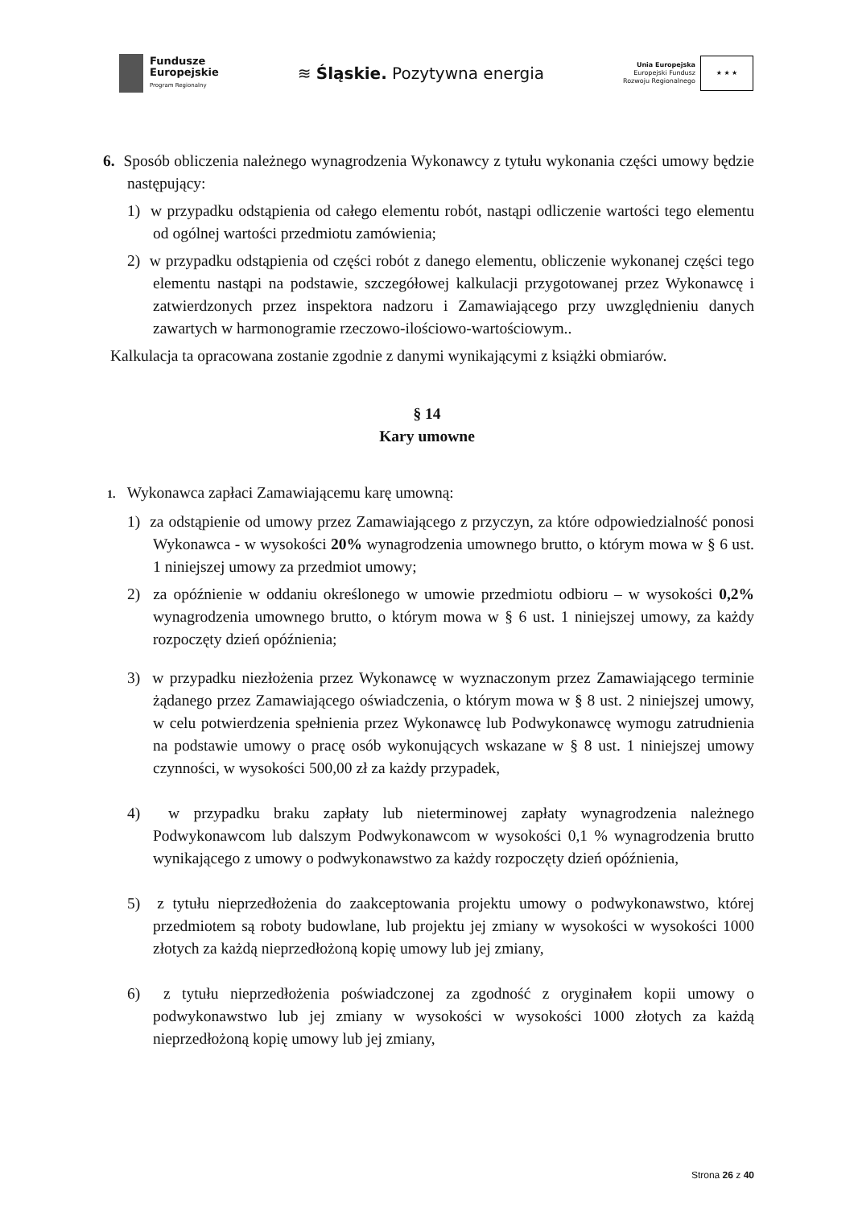Fundusze
Europejskie
Program Regionalny
≋ Śląskie. Pozytywna energia
Unia Europejska
Europejski Fundusz
Rozwoju Regionalnego
★ ★ ★
6. Sposób obliczenia należnego wynagrodzenia Wykonawcy z tytułu wykonania części umowy będzie następujący:
1) w przypadku odstąpienia od całego elementu robót, nastąpi odliczenie wartości tego elementu od ogólnej wartości przedmiotu zamówienia;
2) w przypadku odstąpienia od części robót z danego elementu, obliczenie wykonanej części tego elementu nastąpi na podstawie, szczegółowej kalkulacji przygotowanej przez Wykonawcę i zatwierdzonych przez inspektora nadzoru i Zamawiającego przy uwzględnieniu danych zawartych w harmonogramie rzeczowo-ilościowo-wartościowym..
Kalkulacja ta opracowana zostanie zgodnie z danymi wynikającymi z książki obmiarów.
§ 14
Kary umowne
1. Wykonawca zapłaci Zamawiającemu karę umowną:
1) za odstąpienie od umowy przez Zamawiającego z przyczyn, za które odpowiedzialność ponosi Wykonawca - w wysokości 20% wynagrodzenia umownego brutto, o którym mowa w § 6 ust. 1 niniejszej umowy za przedmiot umowy;
2) za opóźnienie w oddaniu określonego w umowie przedmiotu odbioru – w wysokości 0,2% wynagrodzenia umownego brutto, o którym mowa w § 6 ust. 1 niniejszej umowy, za każdy rozpoczęty dzień opóźnienia;
3) w przypadku niezłożenia przez Wykonawcę w wyznaczonym przez Zamawiającego terminie żądanego przez Zamawiającego oświadczenia, o którym mowa w § 8 ust. 2 niniejszej umowy, w celu potwierdzenia spełnienia przez Wykonawcę lub Podwykonawcę wymogu zatrudnienia na podstawie umowy o pracę osób wykonujących wskazane w § 8 ust. 1 niniejszej umowy czynności, w wysokości 500,00 zł za każdy przypadek,
4) w przypadku braku zapłaty lub nieterminowej zapłaty wynagrodzenia należnego Podwykonawcom lub dalszym Podwykonawcom w wysokości 0,1 % wynagrodzenia brutto wynikającego z umowy o podwykonawstwo za każdy rozpoczęty dzień opóźnienia,
5) z tytułu nieprzedłożenia do zaakceptowania projektu umowy o podwykonawstwo, której przedmiotem są roboty budowlane, lub projektu jej zmiany w wysokości w wysokości 1000 złotych za każdą nieprzedłożoną kopię umowy lub jej zmiany,
6) z tytułu nieprzedłożenia poświadczonej za zgodność z oryginałem kopii umowy o podwykonawstwo lub jej zmiany w wysokości w wysokości 1000 złotych za każdą nieprzedłożoną kopię umowy lub jej zmiany,
Strona 26 z 40